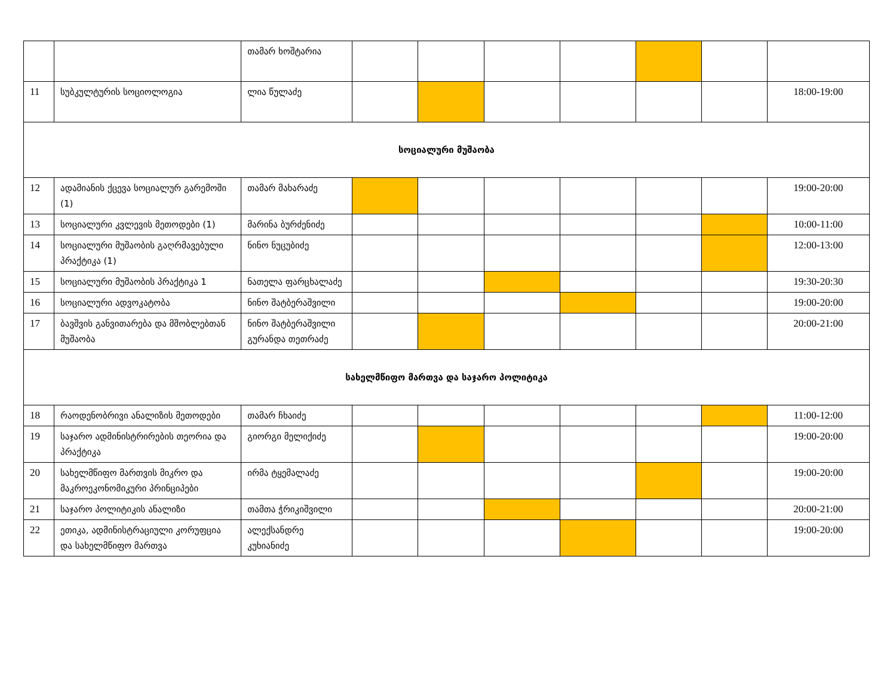| | | თამარ ხოშტარია | | | | | | | |
| 11 | სუბკულტურის სოციოლოგია | ლია წულაძე | | | | | | | 18:00-19:00 |
| სოციალური მუშაობა | | | | | | | | | |
| 12 | ადამიანის ქცევა სოციალურ გარემოში (1) | თამარ მახარაძე | | | | | | | 19:00-20:00 |
| 13 | სოციალური კვლევის მეთოდები (1) | მარინა ბურძენიძე | | | | | | | 10:00-11:00 |
| 14 | სოციალური მუშაობის გაღრმავებული პრაქტიკა (1) | ნინო ნუცუბიძე | | | | | | | 12:00-13:00 |
| 15 | სოციალური მუშაობის პრაქტიკა 1 | ნათელა ფარცხალაძე | | | | | | | 19:30-20:30 |
| 16 | სოციალური ადვოკატობა | ნინო შატბერაშვილი | | | | | | | 19:00-20:00 |
| 17 | ბავშვის განვითარება და მშობლებთან მუშაობა | ნინო შატბერაშვილი გურანდა თეთრაძე | | | | | | | 20:00-21:00 |
| სახელმწიფო მართვა და საჯარო პოლიტიკა | | | | | | | | | |
| 18 | რაოდენობრივი ანალიზის მეთოდები | თამარ ჩხაიძე | | | | | | | 11:00-12:00 |
| 19 | საჯარო ადმინისტრირების თეორია და პრაქტიკა | გიორგი მელიქიძე | | | | | | | 19:00-20:00 |
| 20 | სახელმწიფო მართვის მიკრო და მაკროეკონომიკური პრინციპები | ირმა ტყემალაძე | | | | | | | 19:00-20:00 |
| 21 | საჯარო პოლიტიკის ანალიზი | თამთა ჭრიკიშვილი | | | | | | | 20:00-21:00 |
| 22 | ეთიკა, ადმინისტრაციული კორუფცია და სახელმწიფო მართვა | ალექსანდრე კუხიანიძე | | | | | | | 19:00-20:00 |